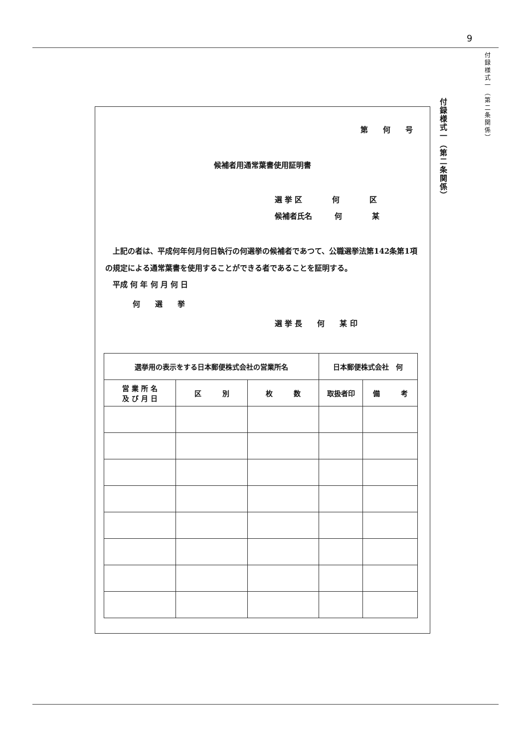9
付録様式一（第二条関係）
付録様式一（第二条関係）
第　　何　　号
候補者用通常葉書使用証明書
選 挙 区　　　　何　　　　区
候補者氏名　　　何　　　　某
　上記の者は、平成何年何月何日執行の何選挙の候補者であつて、公職選挙法第142条第1項の規定による通常葉書を使用することができる者であることを証明する。
平成 何 年 何 月 何 日
何　　選　　挙
選 挙 長　　何　　某 印
| 選挙用の表示をする日本郵便株式会社の営業所名 | | | 日本郵便株式会社 何 | |
| 営 業 所 名 及 び 月 日 | 区 別 | 枚 数 | 取扱者印 | 備 考 |